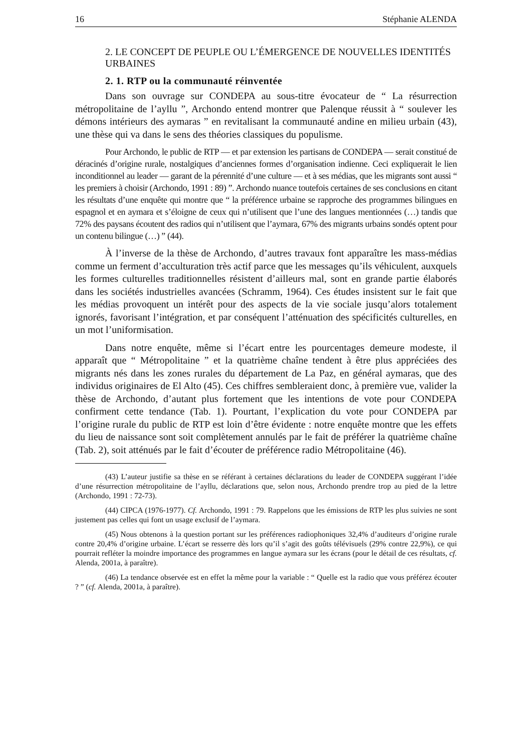16 Stéphanie ALENDA
2. LE CONCEPT DE PEUPLE OU L’ÉMERGENCE DE NOUVELLES IDENTITÉS URBAINES
2. 1. RTP ou la communauté réinventée
Dans son ouvrage sur CONDEPA au sous-titre évocateur de “ La résurrection métropolitaine de l’ayllu ”, Archondo entend montrer que Palenque réussit à “ soulever les démons intérieurs des aymaras ” en revitalisant la communauté andine en milieu urbain (43), une thèse qui va dans le sens des théories classiques du populisme.
Pour Archondo, le public de RTP — et par extension les partisans de CONDEPA — serait constitué de déracinés d’origine rurale, nostalgiques d’anciennes formes d’organisation indienne. Ceci expliquerait le lien inconditionnel au leader — garant de la pérennité d’une culture — et à ses médias, que les migrants sont aussi “ les premiers à choisir (Archondo, 1991 : 89) ”. Archondo nuance toutefois certaines de ses conclusions en citant les résultats d’une enquête qui montre que “ la préférence urbaine se rapproche des programmes bilingues en espagnol et en aymara et s’éloigne de ceux qui n’utilisent que l’une des langues mentionnées (…) tandis que 72% des paysans écoutent des radios qui n’utilisent que l’aymara, 67% des migrants urbains sondés optent pour un contenu bilingue (…) ” (44).
À l’inverse de la thèse de Archondo, d’autres travaux font apparaître les mass-médias comme un ferment d’acculturation très actif parce que les messages qu’ils véhiculent, auxquels les formes culturelles traditionnelles résistent d’ailleurs mal, sont en grande partie élaborés dans les sociétés industrielles avancées (Schramm, 1964). Ces études insistent sur le fait que les médias provoquent un intérêt pour des aspects de la vie sociale jusqu’alors totalement ignorés, favorisant l’intégration, et par conséquent l’atténuation des spécificités culturelles, en un mot l’uniformisation.
Dans notre enquête, même si l’écart entre les pourcentages demeure modeste, il apparaît que “ Métropolitaine ” et la quatrième chaîne tendent à être plus appréciées des migrants nés dans les zones rurales du département de La Paz, en général aymaras, que des individus originaires de El Alto (45). Ces chiffres sembleraient donc, à première vue, valider la thèse de Archondo, d’autant plus fortement que les intentions de vote pour CONDEPA confirment cette tendance (Tab. 1). Pourtant, l’explication du vote pour CONDEPA par l’origine rurale du public de RTP est loin d’être évidente : notre enquête montre que les effets du lieu de naissance sont soit complètement annulés par le fait de préférer la quatrième chaîne (Tab. 2), soit atténués par le fait d’écouter de préférence radio Métropolitaine (46).
(43) L’auteur justifie sa thèse en se référant à certaines déclarations du leader de CONDEPA suggérant l’idée d’une résurrection métropolitaine de l’ayllu, déclarations que, selon nous, Archondo prendre trop au pied de la lettre (Archondo, 1991 : 72-73).
(44) CIPCA (1976-1977). Cf. Archondo, 1991 : 79. Rappelons que les émissions de RTP les plus suivies ne sont justement pas celles qui font un usage exclusif de l’aymara.
(45) Nous obtenons à la question portant sur les préférences radiophoniques 32,4% d’auditeurs d’origine rurale contre 20,4% d’origine urbaine. L’écart se resserre dès lors qu’il s’agit des goûts télévisuels (29% contre 22,9%), ce qui pourrait refléter la moindre importance des programmes en langue aymara sur les écrans (pour le détail de ces résultats, cf. Alenda, 2001a, à paraître).
(46) La tendance observée est en effet la même pour la variable : “ Quelle est la radio que vous préférez écouter ? ” (cf. Alenda, 2001a, à paraître).